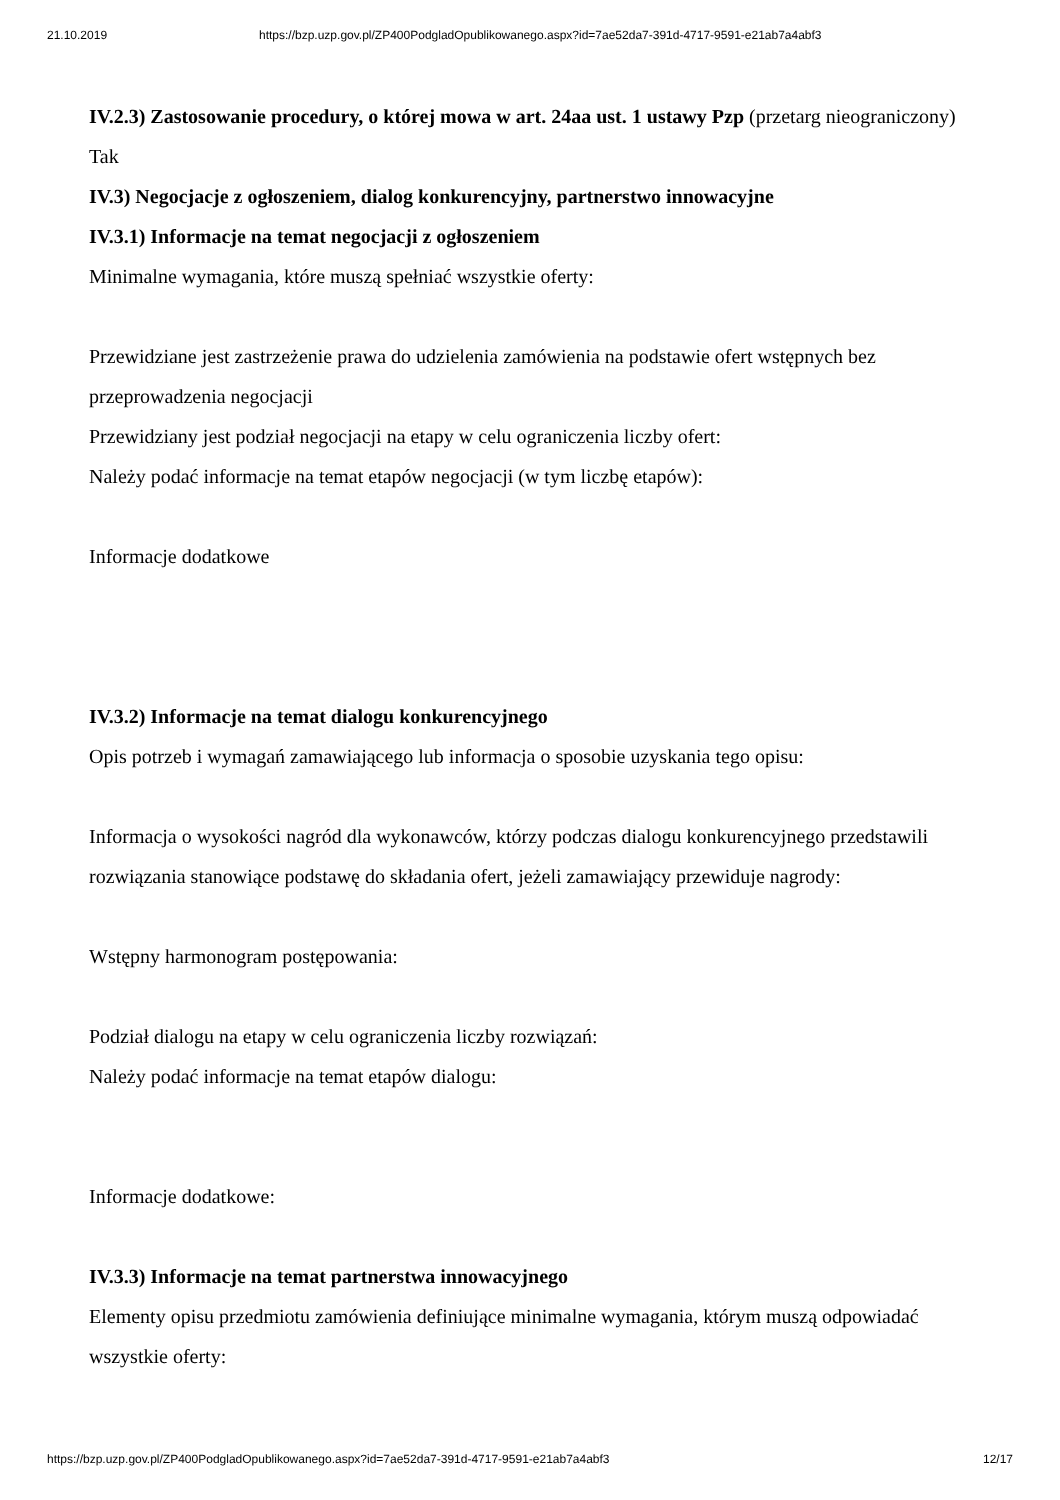21.10.2019 https://bzp.uzp.gov.pl/ZP400PodgladOpublikowanego.aspx?id=7ae52da7-391d-4717-9591-e21ab7a4abf3
IV.2.3) Zastosowanie procedury, o której mowa w art. 24aa ust. 1 ustawy Pzp (przetarg nieograniczony)
Tak
IV.3) Negocjacje z ogłoszeniem, dialog konkurencyjny, partnerstwo innowacyjne
IV.3.1) Informacje na temat negocjacji z ogłoszeniem
Minimalne wymagania, które muszą spełniać wszystkie oferty:
Przewidziane jest zastrzeżenie prawa do udzielenia zamówienia na podstawie ofert wstępnych bez przeprowadzenia negocjacji
Przewidziany jest podział negocjacji na etapy w celu ograniczenia liczby ofert:
Należy podać informacje na temat etapów negocjacji (w tym liczbę etapów):
Informacje dodatkowe
IV.3.2) Informacje na temat dialogu konkurencyjnego
Opis potrzeb i wymagań zamawiającego lub informacja o sposobie uzyskania tego opisu:
Informacja o wysokości nagród dla wykonawców, którzy podczas dialogu konkurencyjnego przedstawili rozwiązania stanowiące podstawę do składania ofert, jeżeli zamawiający przewiduje nagrody:
Wstępny harmonogram postępowania:
Podział dialogu na etapy w celu ograniczenia liczby rozwiązań:
Należy podać informacje na temat etapów dialogu:
Informacje dodatkowe:
IV.3.3) Informacje na temat partnerstwa innowacyjnego
Elementy opisu przedmiotu zamówienia definiujące minimalne wymagania, którym muszą odpowiadać wszystkie oferty:
https://bzp.uzp.gov.pl/ZP400PodgladOpublikowanego.aspx?id=7ae52da7-391d-4717-9591-e21ab7a4abf3 12/17